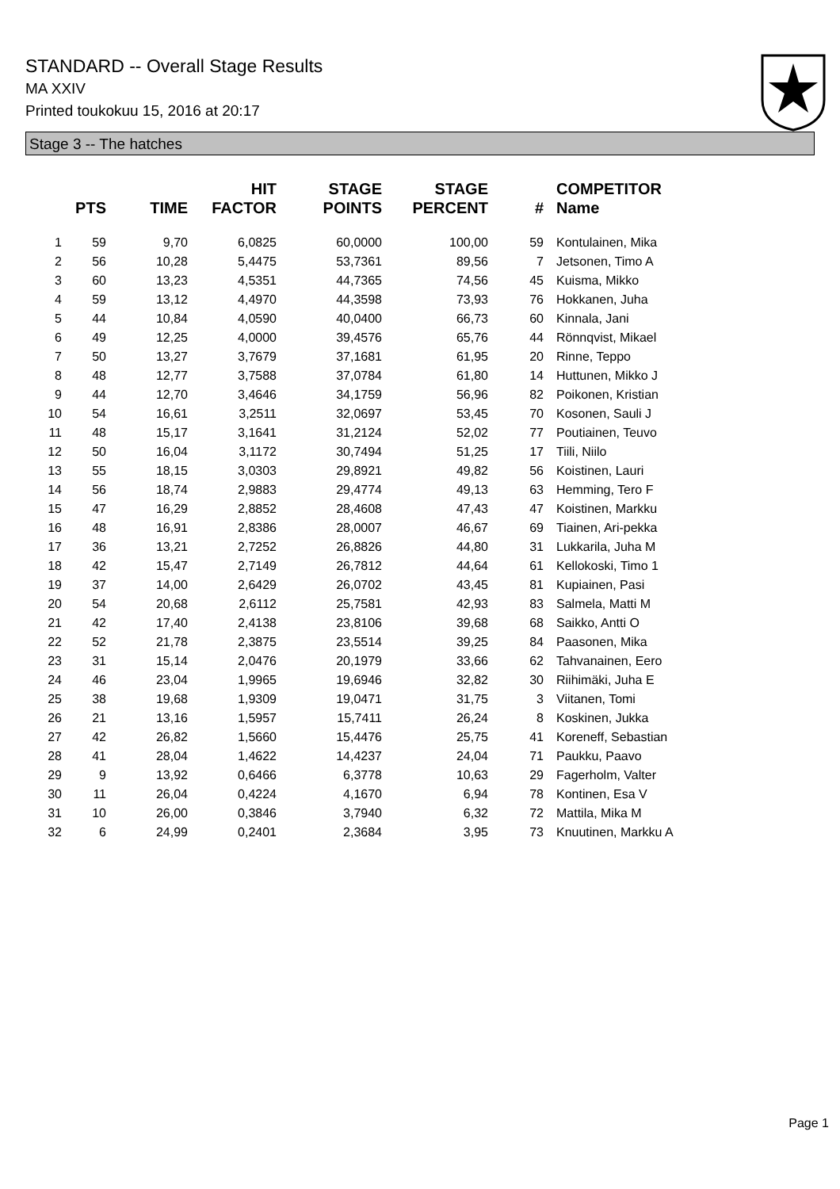STANDARD -- Overall Stage Results
MA XXIV
Printed toukokuu 15, 2016 at 20:17
Stage 3 -- The hatches
| | PTS | TIME | HIT FACTOR | STAGE POINTS | STAGE PERCENT | # | COMPETITOR Name |
| --- | --- | --- | --- | --- | --- | --- | --- |
| 1 | 59 | 9,70 | 6,0825 | 60,0000 | 100,00 | 59 | Kontulainen, Mika |
| 2 | 56 | 10,28 | 5,4475 | 53,7361 | 89,56 | 7 | Jetsonen, Timo A |
| 3 | 60 | 13,23 | 4,5351 | 44,7365 | 74,56 | 45 | Kuisma, Mikko |
| 4 | 59 | 13,12 | 4,4970 | 44,3598 | 73,93 | 76 | Hokkanen, Juha |
| 5 | 44 | 10,84 | 4,0590 | 40,0400 | 66,73 | 60 | Kinnala, Jani |
| 6 | 49 | 12,25 | 4,0000 | 39,4576 | 65,76 | 44 | Rönnqvist, Mikael |
| 7 | 50 | 13,27 | 3,7679 | 37,1681 | 61,95 | 20 | Rinne, Teppo |
| 8 | 48 | 12,77 | 3,7588 | 37,0784 | 61,80 | 14 | Huttunen, Mikko J |
| 9 | 44 | 12,70 | 3,4646 | 34,1759 | 56,96 | 82 | Poikonen, Kristian |
| 10 | 54 | 16,61 | 3,2511 | 32,0697 | 53,45 | 70 | Kosonen, Sauli J |
| 11 | 48 | 15,17 | 3,1641 | 31,2124 | 52,02 | 77 | Poutiainen, Teuvo |
| 12 | 50 | 16,04 | 3,1172 | 30,7494 | 51,25 | 17 | Tiili, Niilo |
| 13 | 55 | 18,15 | 3,0303 | 29,8921 | 49,82 | 56 | Koistinen, Lauri |
| 14 | 56 | 18,74 | 2,9883 | 29,4774 | 49,13 | 63 | Hemming, Tero F |
| 15 | 47 | 16,29 | 2,8852 | 28,4608 | 47,43 | 47 | Koistinen, Markku |
| 16 | 48 | 16,91 | 2,8386 | 28,0007 | 46,67 | 69 | Tiainen, Ari-pekka |
| 17 | 36 | 13,21 | 2,7252 | 26,8826 | 44,80 | 31 | Lukkarila, Juha M |
| 18 | 42 | 15,47 | 2,7149 | 26,7812 | 44,64 | 61 | Kellokoski, Timo 1 |
| 19 | 37 | 14,00 | 2,6429 | 26,0702 | 43,45 | 81 | Kupiainen, Pasi |
| 20 | 54 | 20,68 | 2,6112 | 25,7581 | 42,93 | 83 | Salmela, Matti M |
| 21 | 42 | 17,40 | 2,4138 | 23,8106 | 39,68 | 68 | Saikko, Antti O |
| 22 | 52 | 21,78 | 2,3875 | 23,5514 | 39,25 | 84 | Paasonen, Mika |
| 23 | 31 | 15,14 | 2,0476 | 20,1979 | 33,66 | 62 | Tahvanainen, Eero |
| 24 | 46 | 23,04 | 1,9965 | 19,6946 | 32,82 | 30 | Riihimäki, Juha E |
| 25 | 38 | 19,68 | 1,9309 | 19,0471 | 31,75 | 3 | Viitanen, Tomi |
| 26 | 21 | 13,16 | 1,5957 | 15,7411 | 26,24 | 8 | Koskinen, Jukka |
| 27 | 42 | 26,82 | 1,5660 | 15,4476 | 25,75 | 41 | Koreneff, Sebastian |
| 28 | 41 | 28,04 | 1,4622 | 14,4237 | 24,04 | 71 | Paukku, Paavo |
| 29 | 9 | 13,92 | 0,6466 | 6,3778 | 10,63 | 29 | Fagerholm, Valter |
| 30 | 11 | 26,04 | 0,4224 | 4,1670 | 6,94 | 78 | Kontinen, Esa V |
| 31 | 10 | 26,00 | 0,3846 | 3,7940 | 6,32 | 72 | Mattila, Mika M |
| 32 | 6 | 24,99 | 0,2401 | 2,3684 | 3,95 | 73 | Knuutinen, Markku A |
Page 1